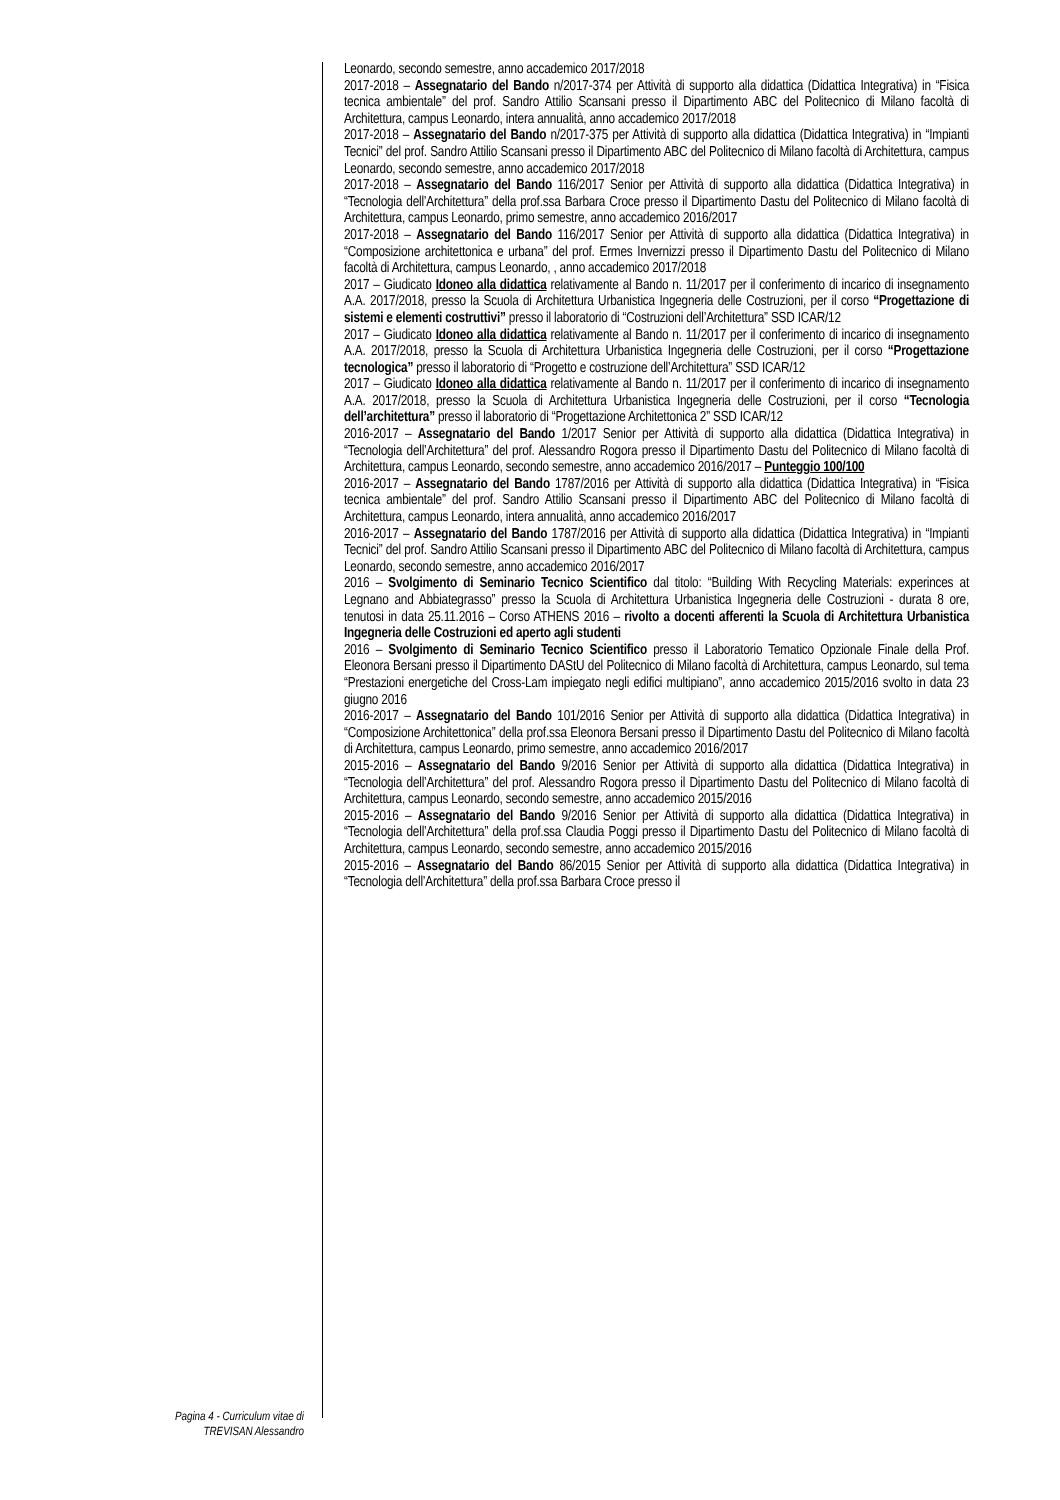Pagina 4 - Curriculum vitae di
TREVISAN Alessandro
Leonardo, secondo semestre, anno accademico 2017/2018
2017-2018 – Assegnatario del Bando n/2017-374 per Attività di supporto alla didattica (Didattica Integrativa) in “Fisica tecnica ambientale” del prof. Sandro Attilio Scansani presso il Dipartimento ABC del Politecnico di Milano facoltà di Architettura, campus Leonardo, intera annualità, anno accademico 2017/2018
2017-2018 – Assegnatario del Bando n/2017-375 per Attività di supporto alla didattica (Didattica Integrativa) in “Impianti Tecnici” del prof. Sandro Attilio Scansani presso il Dipartimento ABC del Politecnico di Milano facoltà di Architettura, campus Leonardo, secondo semestre, anno accademico 2017/2018
2017-2018 – Assegnatario del Bando 116/2017 Senior per Attività di supporto alla didattica (Didattica Integrativa) in “Tecnologia dell’Architettura” della prof.ssa Barbara Croce presso il Dipartimento Dastu del Politecnico di Milano facoltà di Architettura, campus Leonardo, primo semestre, anno accademico 2016/2017
2017-2018 – Assegnatario del Bando 116/2017 Senior per Attività di supporto alla didattica (Didattica Integrativa) in “Composizione architettonica e urbana” del prof. Ermes Invernizzi presso il Dipartimento Dastu del Politecnico di Milano facoltà di Architettura, campus Leonardo, , anno accademico 2017/2018
2017 – Giudicato Idoneo alla didattica relativamente al Bando n. 11/2017 per il conferimento di incarico di insegnamento A.A. 2017/2018, presso la Scuola di Architettura Urbanistica Ingegneria delle Costruzioni, per il corso “Progettazione di sistemi e elementi costruttivi” presso il laboratorio di “Costruzioni dell’Architettura” SSD ICAR/12
2017 – Giudicato Idoneo alla didattica relativamente al Bando n. 11/2017 per il conferimento di incarico di insegnamento A.A. 2017/2018, presso la Scuola di Architettura Urbanistica Ingegneria delle Costruzioni, per il corso “Progettazione tecnologica” presso il laboratorio di “Progetto e costruzione dell’Architettura” SSD ICAR/12
2017 – Giudicato Idoneo alla didattica relativamente al Bando n. 11/2017 per il conferimento di incarico di insegnamento A.A. 2017/2018, presso la Scuola di Architettura Urbanistica Ingegneria delle Costruzioni, per il corso “Tecnologia dell’architettura” presso il laboratorio di “Progettazione Architettonica 2” SSD ICAR/12
2016-2017 – Assegnatario del Bando 1/2017 Senior per Attività di supporto alla didattica (Didattica Integrativa) in “Tecnologia dell’Architettura” del prof. Alessandro Rogora presso il Dipartimento Dastu del Politecnico di Milano facoltà di Architettura, campus Leonardo, secondo semestre, anno accademico 2016/2017 – Punteggio 100/100
2016-2017 – Assegnatario del Bando 1787/2016 per Attività di supporto alla didattica (Didattica Integrativa) in “Fisica tecnica ambientale” del prof. Sandro Attilio Scansani presso il Dipartimento ABC del Politecnico di Milano facoltà di Architettura, campus Leonardo, intera annualità, anno accademico 2016/2017
2016-2017 – Assegnatario del Bando 1787/2016 per Attività di supporto alla didattica (Didattica Integrativa) in “Impianti Tecnici” del prof. Sandro Attilio Scansani presso il Dipartimento ABC del Politecnico di Milano facoltà di Architettura, campus Leonardo, secondo semestre, anno accademico 2016/2017
2016 – Svolgimento di Seminario Tecnico Scientifico dal titolo: “Building With Recycling Materials: experinces at Legnano and Abbiategrasso” presso la Scuola di Architettura Urbanistica Ingegneria delle Costruzioni - durata 8 ore, tenutosi in data 25.11.2016 – Corso ATHENS 2016 – rivolto a docenti afferenti la Scuola di Architettura Urbanistica Ingegneria delle Costruzioni ed aperto agli studenti
2016 – Svolgimento di Seminario Tecnico Scientifico presso il Laboratorio Tematico Opzionale Finale della Prof. Eleonora Bersani presso il Dipartimento DAStU del Politecnico di Milano facoltà di Architettura, campus Leonardo, sul tema “Prestazioni energetiche del Cross-Lam impiegato negli edifici multipiano”, anno accademico 2015/2016 svolto in data 23 giugno 2016
2016-2017 – Assegnatario del Bando 101/2016 Senior per Attività di supporto alla didattica (Didattica Integrativa) in “Composizione Architettonica” della prof.ssa Eleonora Bersani presso il Dipartimento Dastu del Politecnico di Milano facoltà di Architettura, campus Leonardo, primo semestre, anno accademico 2016/2017
2015-2016 – Assegnatario del Bando 9/2016 Senior per Attività di supporto alla didattica (Didattica Integrativa) in “Tecnologia dell’Architettura” del prof. Alessandro Rogora presso il Dipartimento Dastu del Politecnico di Milano facoltà di Architettura, campus Leonardo, secondo semestre, anno accademico 2015/2016
2015-2016 – Assegnatario del Bando 9/2016 Senior per Attività di supporto alla didattica (Didattica Integrativa) in “Tecnologia dell’Architettura” della prof.ssa Claudia Poggi presso il Dipartimento Dastu del Politecnico di Milano facoltà di Architettura, campus Leonardo, secondo semestre, anno accademico 2015/2016
2015-2016 – Assegnatario del Bando 86/2015 Senior per Attività di supporto alla didattica (Didattica Integrativa) in “Tecnologia dell’Architettura” della prof.ssa Barbara Croce presso il